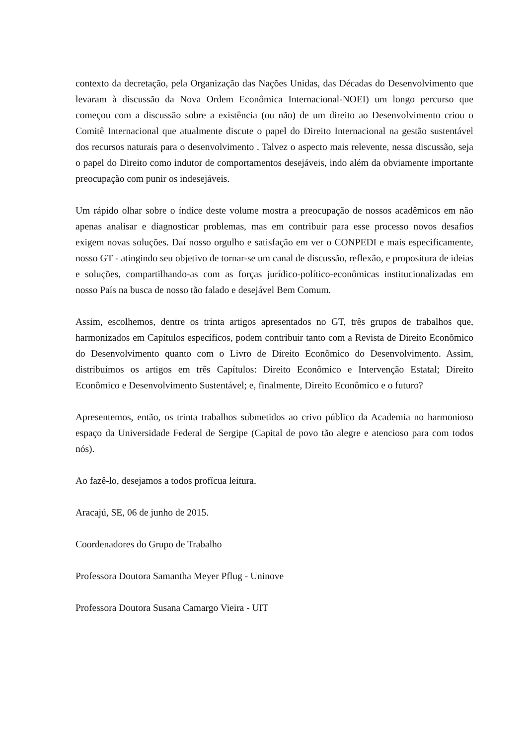contexto da decretação, pela Organização das Nações Unidas, das Décadas do Desenvolvimento que levaram à discussão da Nova Ordem Econômica Internacional-NOEI) um longo percurso que começou com a discussão sobre a existência (ou não) de um direito ao Desenvolvimento criou o Comitê Internacional que atualmente discute o papel do Direito Internacional na gestão sustentável dos recursos naturais para o desenvolvimento . Talvez o aspecto mais relevente, nessa discussão, seja o papel do Direito como indutor de comportamentos desejáveis, indo além da obviamente importante preocupação com punir os indesejáveis.
Um rápido olhar sobre o índice deste volume mostra a preocupação de nossos acadêmicos em não apenas analisar e diagnosticar problemas, mas em contribuir para esse processo novos desafios exigem novas soluções. Daí nosso orgulho e satisfação em ver o CONPEDI e mais especificamente, nosso GT - atingindo seu objetivo de tornar-se um canal de discussão, reflexão, e propositura de ideias e soluções, compartilhando-as com as forças jurídico-político-econômicas institucionalizadas em nosso País na busca de nosso tão falado e desejável Bem Comum.
Assim, escolhemos, dentre os trinta artigos apresentados no GT, três grupos de trabalhos que, harmonizados em Capítulos específicos, podem contribuir tanto com a Revista de Direito Econômico do Desenvolvimento quanto com o Livro de Direito Econômico do Desenvolvimento. Assim, distribuímos os artigos em três Capítulos: Direito Econômico e Intervenção Estatal; Direito Econômico e Desenvolvimento Sustentável; e, finalmente, Direito Econômico e o futuro?
Apresentemos, então, os trinta trabalhos submetidos ao crivo público da Academia no harmonioso espaço da Universidade Federal de Sergipe (Capital de povo tão alegre e atencioso para com todos nós).
Ao fazê-lo, desejamos a todos profícua leitura.
Aracajú, SE, 06 de junho de 2015.
Coordenadores do Grupo de Trabalho
Professora Doutora Samantha Meyer Pflug - Uninove
Professora Doutora Susana Camargo Vieira - UIT